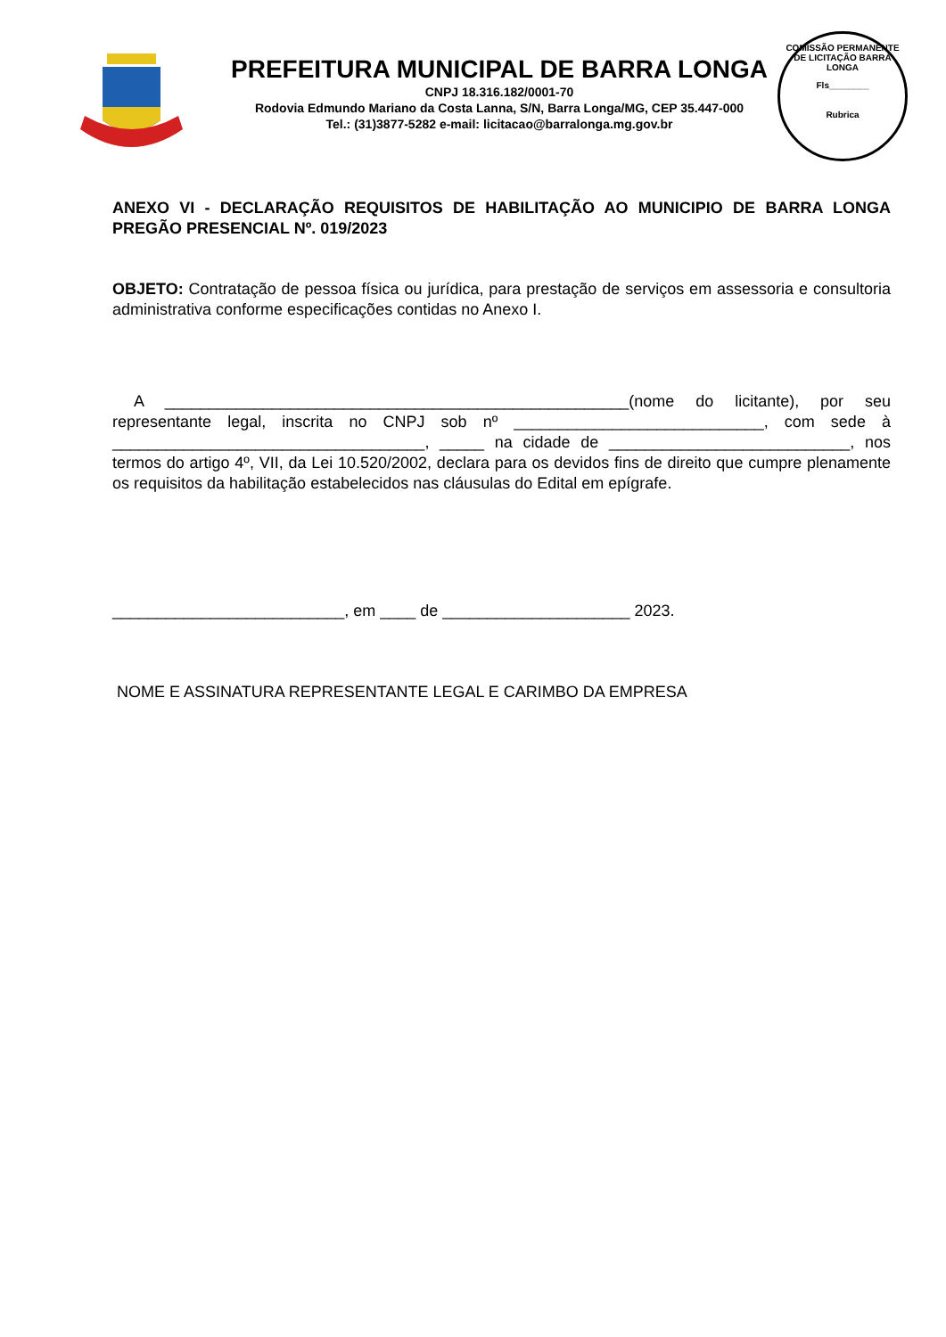PREFEITURA MUNICIPAL DE BARRA LONGA
CNPJ 18.316.182/0001-70
Rodovia Edmundo Mariano da Costa Lanna, S/N, Barra Longa/MG, CEP 35.447-000
Tel.: (31)3877-5282 e-mail: licitacao@barralonga.mg.gov.br
COMISSÃO PERMANENTE DE LICITAÇÃO BARRA LONGA
Fls________
Rubrica
ANEXO VI - DECLARAÇÃO REQUISITOS DE HABILITAÇÃO AO MUNICIPIO DE BARRA LONGA PREGÃO PRESENCIAL Nº. 019/2023
OBJETO: Contratação de pessoa física ou jurídica, para prestação de serviços em assessoria e consultoria administrativa conforme especificações contidas no Anexo I.
A ____________________________________________________(nome do licitante), por seu representante legal, inscrita no CNPJ sob nº ____________________________, com sede à ___________________________________, _____ na cidade de ___________________________, nos termos do artigo 4º, VII, da Lei 10.520/2002, declara para os devidos fins de direito que cumpre plenamente os requisitos da habilitação estabelecidos nas cláusulas do Edital em epígrafe.
__________________________, em ____ de _____________________ 2023.
NOME E ASSINATURA REPRESENTANTE LEGAL E CARIMBO DA EMPRESA